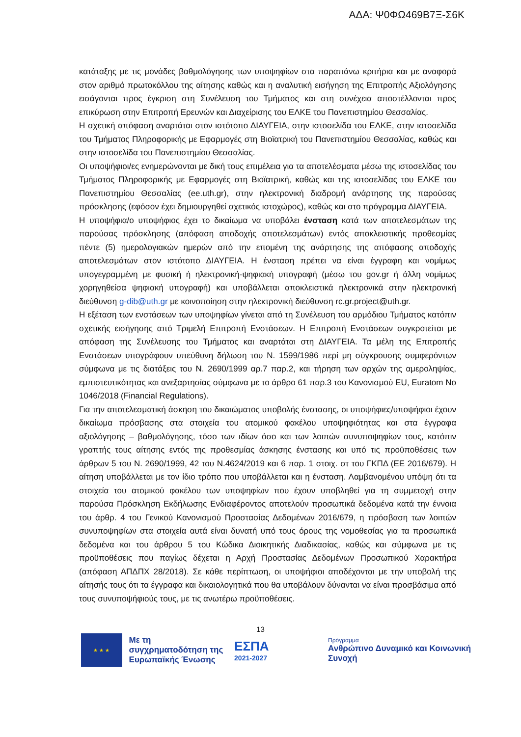ΑΔΑ: Ψ0ΦΩ469Β7Ξ-Σ6Κ
κατάταξης με τις μονάδες βαθμολόγησης των υποψηφίων στα παραπάνω κριτήρια και με αναφορά στον αριθμό πρωτοκόλλου της αίτησης καθώς και η αναλυτική εισήγηση της Επιτροπής Αξιολόγησης εισάγονται προς έγκριση στη Συνέλευση του Τμήματος και στη συνέχεια αποστέλλονται προς επικύρωση στην Επιτροπή Ερευνών και Διαχείρισης του ΕΛΚΕ του Πανεπιστημίου Θεσσαλίας.
Η σχετική απόφαση αναρτάται στον ιστότοπο ΔΙΑΥΓΕΙΑ, στην ιστοσελίδα του ΕΛΚΕ, στην ιστοσελίδα του Τμήματος Πληροφορικής με Εφαρμογές στη Βιοϊατρική του Πανεπιστημίου Θεσσαλίας, καθώς και στην ιστοσελίδα του Πανεπιστημίου Θεσσαλίας.
Οι υποψήφιοι/ες ενημερώνονται με δική τους επιμέλεια για τα αποτελέσματα μέσω της ιστοσελίδας του Τμήματος Πληροφορικής με Εφαρμογές στη Βιοϊατρική, καθώς και της ιστοσελίδας του ΕΛΚΕ του Πανεπιστημίου Θεσσαλίας (ee.uth.gr), στην ηλεκτρονική διαδρομή ανάρτησης της παρούσας πρόσκλησης (εφόσον έχει δημιουργηθεί σχετικός ιστοχώρος), καθώς και στο πρόγραμμα ΔΙΑΥΓΕΙΑ.
Η υποψήφια/ο υποψήφιος έχει το δικαίωμα να υποβάλει ένσταση κατά των αποτελεσμάτων της παρούσας πρόσκλησης (απόφαση αποδοχής αποτελεσμάτων) εντός αποκλειστικής προθεσμίας πέντε (5) ημερολογιακών ημερών από την επομένη της ανάρτησης της απόφασης αποδοχής αποτελεσμάτων στον ιστότοπο ΔΙΑΥΓΕΙΑ. Η ένσταση πρέπει να είναι έγγραφη και νομίμως υπογεγραμμένη με φυσική ή ηλεκτρονική-ψηφιακή υπογραφή (μέσω του gov.gr ή άλλη νομίμως χορηγηθείσα ψηφιακή υπογραφή) και υποβάλλεται αποκλειστικά ηλεκτρονικά στην ηλεκτρονική διεύθυνση g-dib@uth.gr με κοινοποίηση στην ηλεκτρονική διεύθυνση rc.gr.project@uth.gr.
Η εξέταση των ενστάσεων των υποψηφίων γίνεται από τη Συνέλευση του αρμόδιου Τμήματος κατόπιν σχετικής εισήγησης από Τριμελή Επιτροπή Ενστάσεων. Η Επιτροπή Ενστάσεων συγκροτείται με απόφαση της Συνέλευσης του Τμήματος και αναρτάται στη ΔΙΑΥΓΕΙΑ. Τα μέλη της Επιτροπής Ενστάσεων υπογράφουν υπεύθυνη δήλωση του Ν. 1599/1986 περί μη σύγκρουσης συμφερόντων σύμφωνα με τις διατάξεις του Ν. 2690/1999 αρ.7 παρ.2, και τήρηση των αρχών της αμεροληψίας, εμπιστευτικότητας και ανεξαρτησίας σύμφωνα με το άρθρο 61 παρ.3 του Κανονισμού EU, Euratom No 1046/2018 (Financial Regulations).
Για την αποτελεσματική άσκηση του δικαιώματος υποβολής ένστασης, οι υποψήφιες/υποψήφιοι έχουν δικαίωμα πρόσβασης στα στοιχεία του ατομικού φακέλου υποψηφιότητας και στα έγγραφα αξιολόγησης – βαθμολόγησης, τόσο των ιδίων όσο και των λοιπών συνυποψηφίων τους, κατόπιν γραπτής τους αίτησης εντός της προθεσμίας άσκησης ένστασης και υπό τις προϋποθέσεις των άρθρων 5 του Ν. 2690/1999, 42 του Ν.4624/2019 και 6 παρ. 1 στοιχ. στ του ΓΚΠΔ (ΕΕ 2016/679). Η αίτηση υποβάλλεται με τον ίδιο τρόπο που υποβάλλεται και η ένσταση. Λαμβανομένου υπόψη ότι τα στοιχεία του ατομικού φακέλου των υποψηφίων που έχουν υποβληθεί για τη συμμετοχή στην παρούσα Πρόσκληση Εκδήλωσης Ενδιαφέροντος αποτελούν προσωπικά δεδομένα κατά την έννοια του άρθρ. 4 του Γενικού Κανονισμού Προστασίας Δεδομένων 2016/679, η πρόσβαση των λοιπών συνυποψηφίων στα στοιχεία αυτά είναι δυνατή υπό τους όρους της νομοθεσίας για τα προσωπικά δεδομένα και του άρθρου 5 του Κώδικα Διοικητικής Διαδικασίας, καθώς και σύμφωνα με τις προϋποθέσεις που παγίως δέχεται η Αρχή Προστασίας Δεδομένων Προσωπικού Χαρακτήρα (απόφαση ΑΠΔΠΧ 28/2018). Σε κάθε περίπτωση, οι υποψήφιοι αποδέχονται με την υποβολή της αίτησής τους ότι τα έγγραφα και δικαιολογητικά που θα υποβάλουν δύνανται να είναι προσβάσιμα από τους συνυποψήφιούς τους, με τις ανωτέρω προϋποθέσεις.
13
★ ★ ★
Με τη συγχρηματοδότηση της Ευρωπαϊκής Ένωσης
ΕΣΠΑ
2021-2027
Πρόγραμμα
Ανθρώπινο Δυναμικό και Κοινωνική Συνοχή